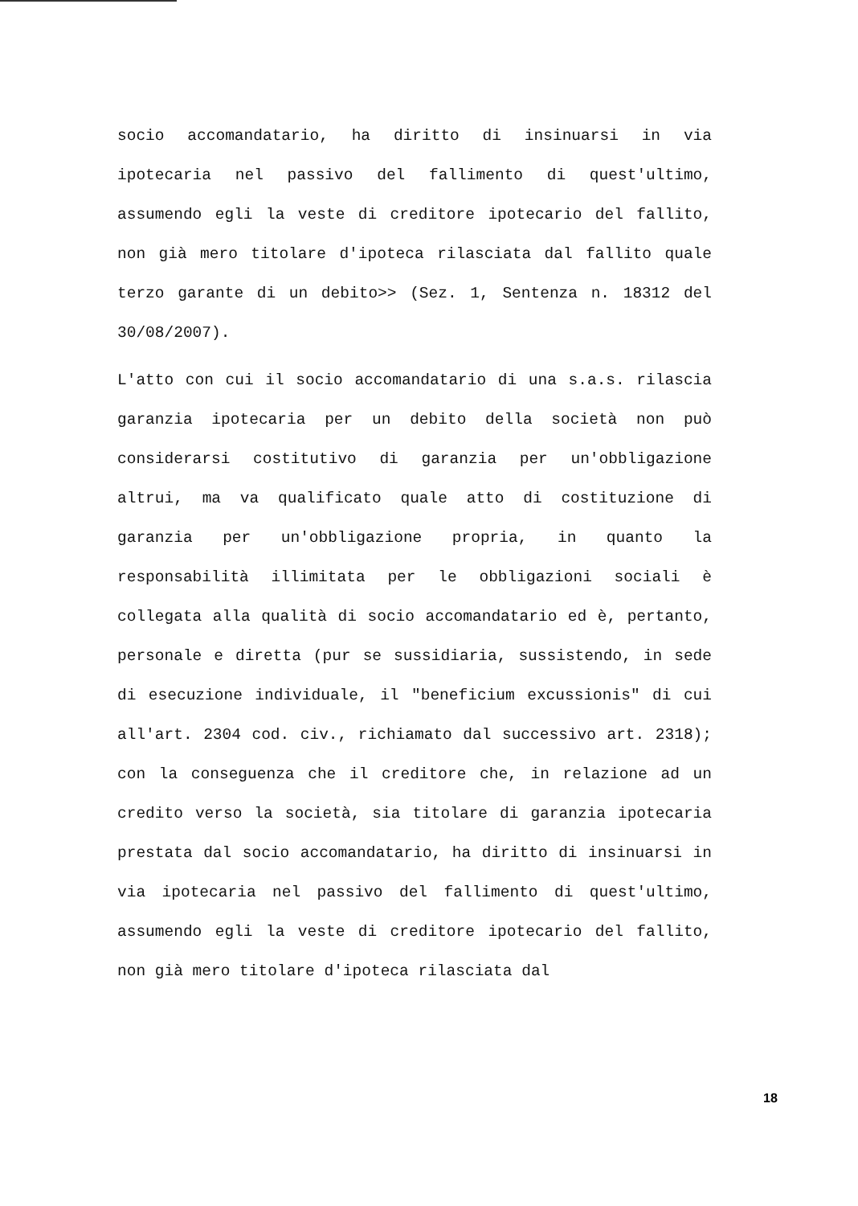socio accomandatario, ha diritto di insinuarsi in via ipotecaria nel passivo del fallimento di quest'ultimo, assumendo egli la veste di creditore ipotecario del fallito, non già mero titolare d'ipoteca rilasciata dal fallito quale terzo garante di un debito>> (Sez. 1, Sentenza n. 18312 del 30/08/2007).
L'atto con cui il socio accomandatario di una s.a.s. rilascia garanzia ipotecaria per un debito della società non può considerarsi costitutivo di garanzia per un'obbligazione altrui, ma va qualificato quale atto di costituzione di garanzia per un'obbligazione propria, in quanto la responsabilità illimitata per le obbligazioni sociali è collegata alla qualità di socio accomandatario ed è, pertanto, personale e diretta (pur se sussidiaria, sussistendo, in sede di esecuzione individuale, il "beneficium excussionis" di cui all'art. 2304 cod. civ., richiamato dal successivo art. 2318); con la conseguenza che il creditore che, in relazione ad un credito verso la società, sia titolare di garanzia ipotecaria prestata dal socio accomandatario, ha diritto di insinuarsi in via ipotecaria nel passivo del fallimento di quest'ultimo, assumendo egli la veste di creditore ipotecario del fallito, non già mero titolare d'ipoteca rilasciata dal
18